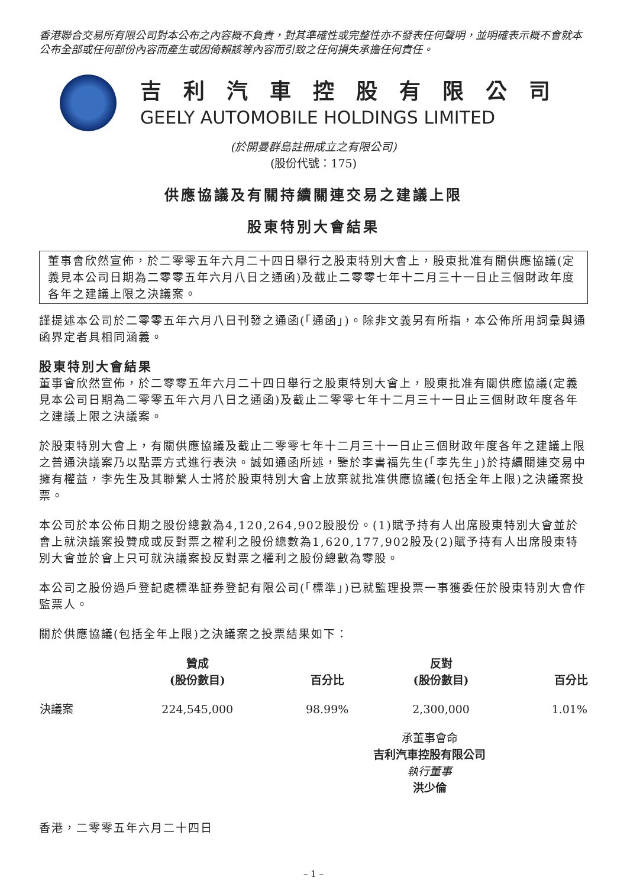香港聯合交易所有限公司對本公布之內容概不負責，對其準確性或完整性亦不發表任何聲明，並明確表示概不會就本公布全部或任何部份內容而產生或因倚賴該等內容而引致之任何損失承擔任何責任。
吉利汽車控股有限公司
GEELY AUTOMOBILE HOLDINGS LIMITED
(於開曼群島註冊成立之有限公司)
(股份代號：175)
供應協議及有關持續關連交易之建議上限
股東特別大會結果
董事會欣然宣佈，於二零零五年六月二十四日舉行之股東特別大會上，股東批准有關供應協議(定義見本公司日期為二零零五年六月八日之通函)及截止二零零七年十二月三十一日止三個財政年度各年之建議上限之決議案。
謹提述本公司於二零零五年六月八日刊發之通函(「通函」)。除非文義另有所指，本公佈所用詞彙與通函界定者具相同涵義。
股東特別大會結果
董事會欣然宣佈，於二零零五年六月二十四日舉行之股東特別大會上，股東批准有關供應協議(定義見本公司日期為二零零五年六月八日之通函)及截止二零零七年十二月三十一日止三個財政年度各年之建議上限之決議案。
於股東特別大會上，有關供應協議及截止二零零七年十二月三十一日止三個財政年度各年之建議上限之普通決議案乃以點票方式進行表決。誠如通函所述，鑒於李書福先生(「李先生」)於持續關連交易中擁有權益，李先生及其聯繫人士將於股東特別大會上放棄就批准供應協議(包括全年上限)之決議案投票。
本公司於本公佈日期之股份總數為4,120,264,902股股份。(1)賦予持有人出席股東特別大會並於會上就決議案投贊成或反對票之權利之股份總數為1,620,177,902股及(2)賦予持有人出席股東特別大會並於會上只可就決議案投反對票之權利之股份總數為零股。
本公司之股份過戶登記處標準証券登記有限公司(「標準」)已就監理投票一事獲委任於股東特別大會作監票人。
關於供應協議(包括全年上限)之決議案之投票結果如下：
| | 贊成 (股份數目) | 百分比 | 反對 (股份數目) | 百分比 |
| --- | --- | --- | --- | --- |
| 決議案 | 224,545,000 | 98.99% | 2,300,000 | 1.01% |
承董事會命
吉利汽車控股有限公司
執行董事
洪少倫
香港，二零零五年六月二十四日
– 1 –